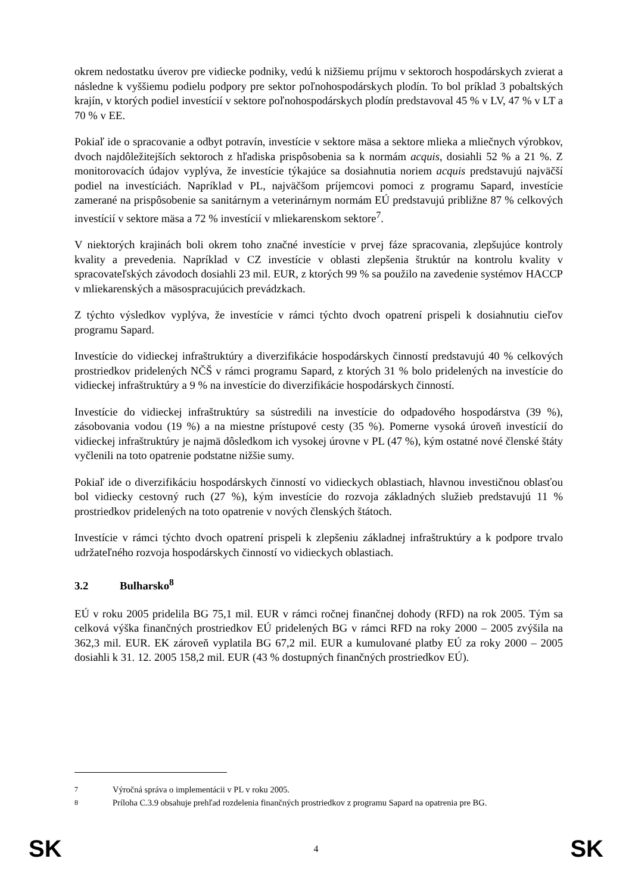okrem nedostatku úverov pre vidiecke podniky, vedú k nižšiemu príjmu v sektoroch hospodárskych zvierat a následne k vyššiemu podielu podpory pre sektor poľnohospodárskych plodín. To bol príklad 3 pobaltských krajín, v ktorých podiel investícií v sektore poľnohospodárskych plodín predstavoval 45 % v LV, 47 % v LT a 70 % v EE.
Pokiaľ ide o spracovanie a odbyt potravín, investície v sektore mäsa a sektore mlieka a mliečnych výrobkov, dvoch najdôležitejších sektoroch z hľadiska prispôsobenia sa k normám acquis, dosiahli 52 % a 21 %. Z monitorovacích údajov vyplýva, že investície týkajúce sa dosiahnutia noriem acquis predstavujú najväčší podiel na investíciách. Napríklad v PL, najväčšom príjemcovi pomoci z programu Sapard, investície zamerané na prispôsobenie sa sanitárnym a veterinárnym normám EÚ predstavujú približne 87 % celkových investícií v sektore mäsa a 72 % investícií v mliekarenskom sektore<sup>7</sup>.
V niektorých krajinách boli okrem toho značné investície v prvej fáze spracovania, zlepšujúce kontroly kvality a prevedenia. Napríklad v CZ investície v oblasti zlepšenia štruktúr na kontrolu kvality v spracovateľských závodoch dosiahli 23 mil. EUR, z ktorých 99 % sa použilo na zavedenie systémov HACCP v mliekarenských a mäsospracujúcich prevádzkach.
Z týchto výsledkov vyplýva, že investície v rámci týchto dvoch opatrení prispeli k dosiahnutiu cieľov programu Sapard.
Investície do vidieckej infraštruktúry a diverzifikácie hospodárskych činností predstavujú 40 % celkových prostriedkov pridelených NČŠ v rámci programu Sapard, z ktorých 31 % bolo pridelených na investície do vidieckej infraštruktúry a 9 % na investície do diverzifikácie hospodárskych činností.
Investície do vidieckej infraštruktúry sa sústredili na investície do odpadového hospodárstva (39 %), zásobovania vodou (19 %) a na miestne prístupové cesty (35 %). Pomerne vysoká úroveň investícií do vidieckej infraštruktúry je najmä dôsledkom ich vysokej úrovne v PL (47 %), kým ostatné nové členské štáty vyčlenili na toto opatrenie podstatne nižšie sumy.
Pokiaľ ide o diverzifikáciu hospodárskych činností vo vidieckych oblastiach, hlavnou investičnou oblasťou bol vidiecky cestovný ruch (27 %), kým investície do rozvoja základných služieb predstavujú 11 % prostriedkov pridelených na toto opatrenie v nových členských štátoch.
Investície v rámci týchto dvoch opatrení prispeli k zlepšeniu základnej infraštruktúry a k podpore trvalo udržateľného rozvoja hospodárskych činností vo vidieckych oblastiach.
3.2 Bulharsko<sup>8</sup>
EÚ v roku 2005 pridelila BG 75,1 mil. EUR v rámci ročnej finančnej dohody (RFD) na rok 2005. Tým sa celková výška finančných prostriedkov EÚ pridelených BG v rámci RFD na roky 2000 – 2005 zvýšila na 362,3 mil. EUR. EK zároveň vyplatila BG 67,2 mil. EUR a kumulované platby EÚ za roky 2000 – 2005 dosiahli k 31. 12. 2005 158,2 mil. EUR (43 % dostupných finančných prostriedkov EÚ).
<sup>7</sup> Výročná správa o implementácii v PL v roku 2005.
<sup>8</sup> Príloha C.3.9 obsahuje prehľad rozdelenia finančných prostriedkov z programu Sapard na opatrenia pre BG.
SK 4 SK